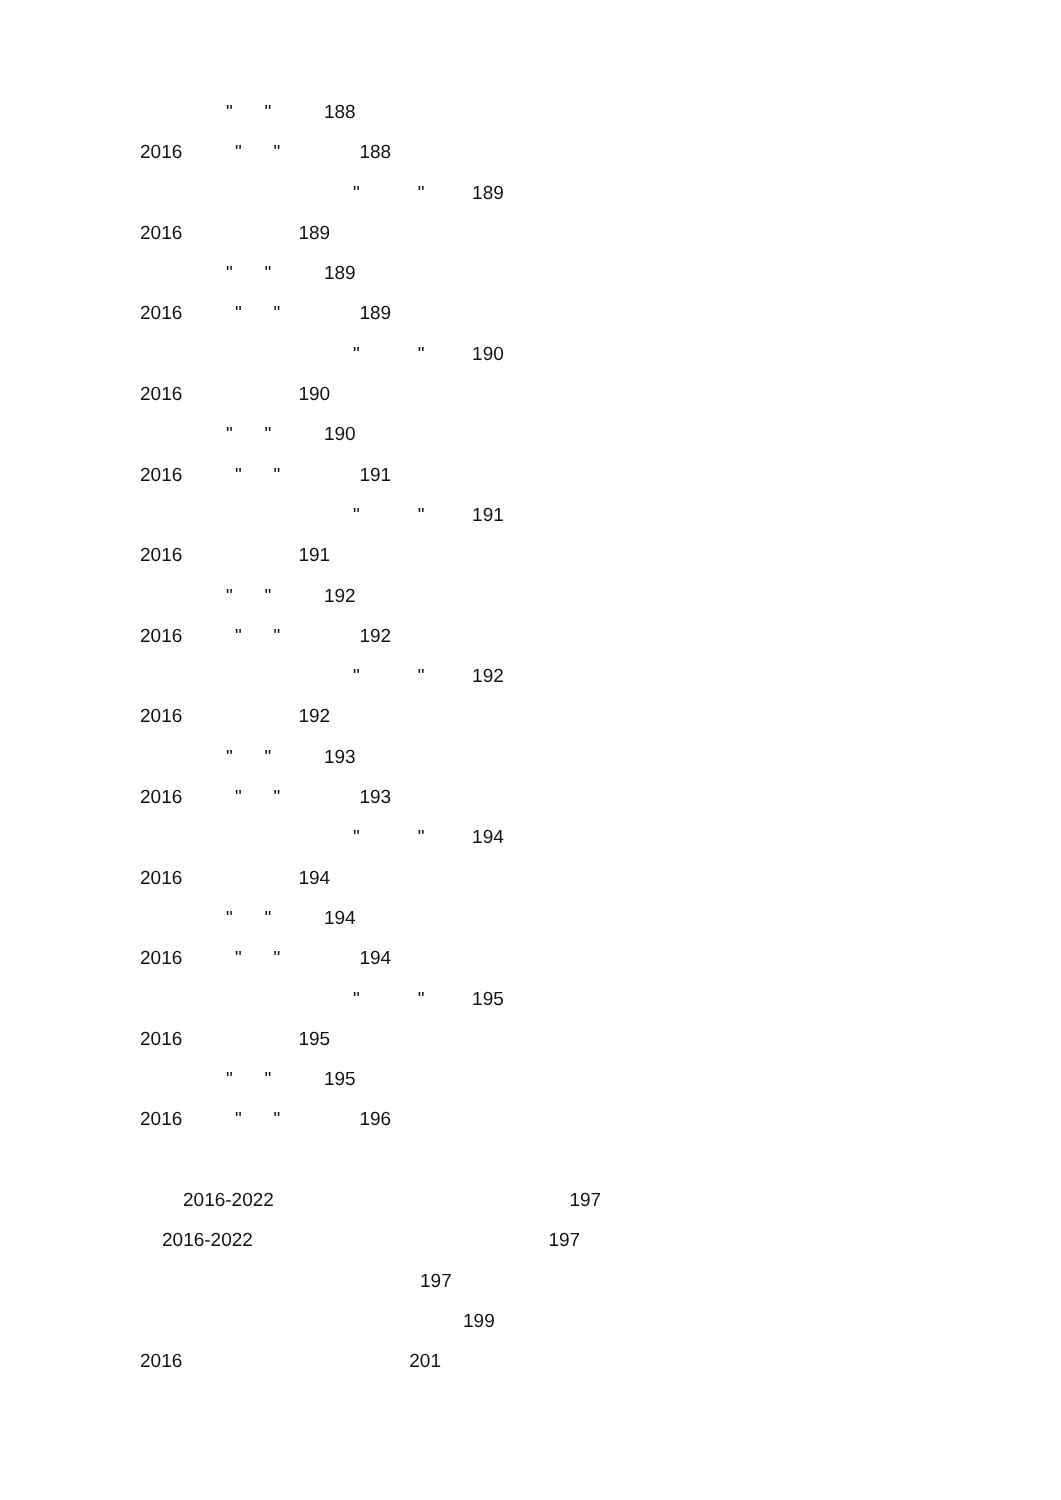" " 188
2016 " " 188
" " 189
2016 189
" " 189
2016 " " 189
" " 190
2016 190
" " 190
2016 " " 191
" " 191
2016 191
" " 192
2016 " " 192
" " 192
2016 192
" " 193
2016 " " 193
" " 194
2016 194
" " 194
2016 " " 194
" " 195
2016 195
" " 195
2016 " " 196
2016-2022 197
2016-2022 197
197
199
2016 201